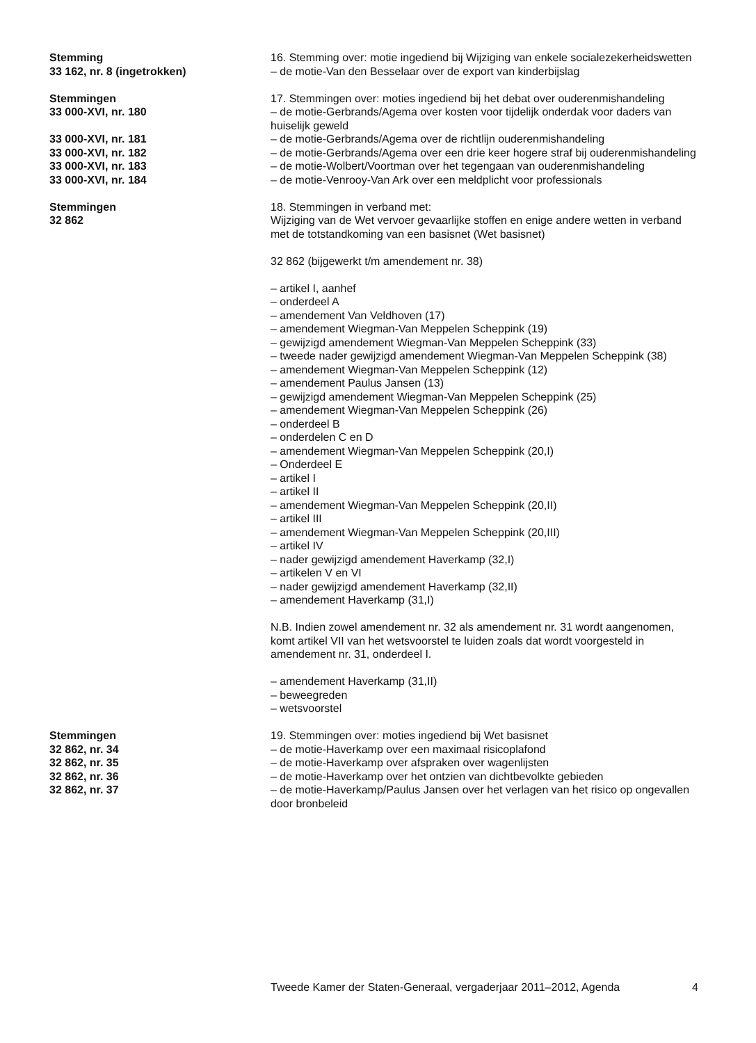Stemming 16. Stemming over: motie ingediend bij Wijziging van enkele socialezekerheidswetten
33 162, nr. 8 (ingetrokken) – de motie-Van den Besselaar over de export van kinderbijslag
Stemmingen 17. Stemmingen over: moties ingediend bij het debat over ouderenmishandeling
33 000-XVI, nr. 180 – de motie-Gerbrands/Agema over kosten voor tijdelijk onderdak voor daders van huiselijk geweld
33 000-XVI, nr. 181 – de motie-Gerbrands/Agema over de richtlijn ouderenmishandeling
33 000-XVI, nr. 182 – de motie-Gerbrands/Agema over een drie keer hogere straf bij ouderenmishandeling
33 000-XVI, nr. 183 – de motie-Wolbert/Voortman over het tegengaan van ouderenmishandeling
33 000-XVI, nr. 184 – de motie-Venrooy-Van Ark over een meldplicht voor professionals
Stemmingen
32 862
18. Stemmingen in verband met:
Wijziging van de Wet vervoer gevaarlijke stoffen en enige andere wetten in verband met de totstandkoming van een basisnet (Wet basisnet)
32 862 (bijgewerkt t/m amendement nr. 38)
– artikel I, aanhef
– onderdeel A
– amendement Van Veldhoven (17)
– amendement Wiegman-Van Meppelen Scheppink (19)
– gewijzigd amendement Wiegman-Van Meppelen Scheppink (33)
– tweede nader gewijzigd amendement Wiegman-Van Meppelen Scheppink (38)
– amendement Wiegman-Van Meppelen Scheppink (12)
– amendement Paulus Jansen (13)
– gewijzigd amendement Wiegman-Van Meppelen Scheppink (25)
– amendement Wiegman-Van Meppelen Scheppink (26)
– onderdeel B
– onderdelen C en D
– amendement Wiegman-Van Meppelen Scheppink (20,I)
– Onderdeel E
– artikel I
– artikel II
– amendement Wiegman-Van Meppelen Scheppink (20,II)
– artikel III
– amendement Wiegman-Van Meppelen Scheppink (20,III)
– artikel IV
– nader gewijzigd amendement Haverkamp (32,I)
– artikelen V en VI
– nader gewijzigd amendement Haverkamp (32,II)
– amendement Haverkamp (31,I)
N.B. Indien zowel amendement nr. 32 als amendement nr. 31 wordt aangenomen, komt artikel VII van het wetsvoorstel te luiden zoals dat wordt voorgesteld in amendement nr. 31, onderdeel I.
– amendement Haverkamp (31,II)
– beweegreden
– wetsvoorstel
Stemmingen 19. Stemmingen over: moties ingediend bij Wet basisnet
32 862, nr. 34 – de motie-Haverkamp over een maximaal risicoplafond
32 862, nr. 35 – de motie-Haverkamp over afspraken over wagenlijsten
32 862, nr. 36 – de motie-Haverkamp over het ontzien van dichtbevolkte gebieden
32 862, nr. 37 – de motie-Haverkamp/Paulus Jansen over het verlagen van het risico op ongevallen door bronbeleid
Tweede Kamer der Staten-Generaal, vergaderjaar 2011–2012, Agenda 4